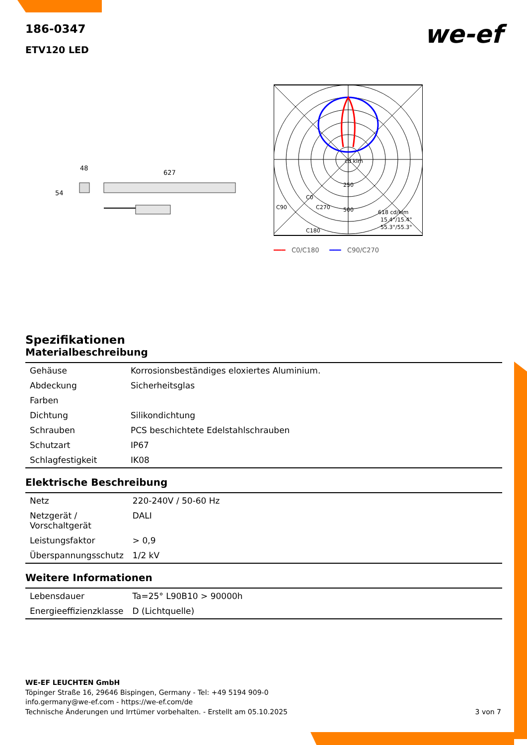we-ef
186-0347
ETV120 LED
48
627
54
cd klm
250
500
618 cd/klm
15.4°/15.4°
55.3°/55.3°
C0
C90
C270
C180
━━━ C0/C180 ━━━ C90/C270
Spezifikationen
Materialbeschreibung
| Gehäuse | Korrosionsbeständiges eloxiertes Aluminium. |
| Abdeckung | Sicherheitsglas |
| Farben | |
| Dichtung | Silikondichtung |
| Schrauben | PCS beschichtete Edelstahlschrauben |
| Schutzart | IP67 |
| Schlagfestigkeit | IK08 |
Elektrische Beschreibung
| Netz | 220-240V / 50-60 Hz |
| Netzgerät / Vorschaltgerät | DALI |
| Leistungsfaktor | > 0,9 |
| Überspannungsschutz | 1/2 kV |
Weitere Informationen
| Lebensdauer | Ta=25° L90B10 > 90000h |
| Energieeffizienzklasse | D (Lichtquelle) |
WE-EF LEUCHTEN GmbH
Töpinger Straße 16, 29646 Bispingen, Germany - Tel: +49 5194 909-0
info.germany@we-ef.com - https://we-ef.com/de
Technische Änderungen und Irrtümer vorbehalten. - Erstellt am 05.10.2025 3 von 7